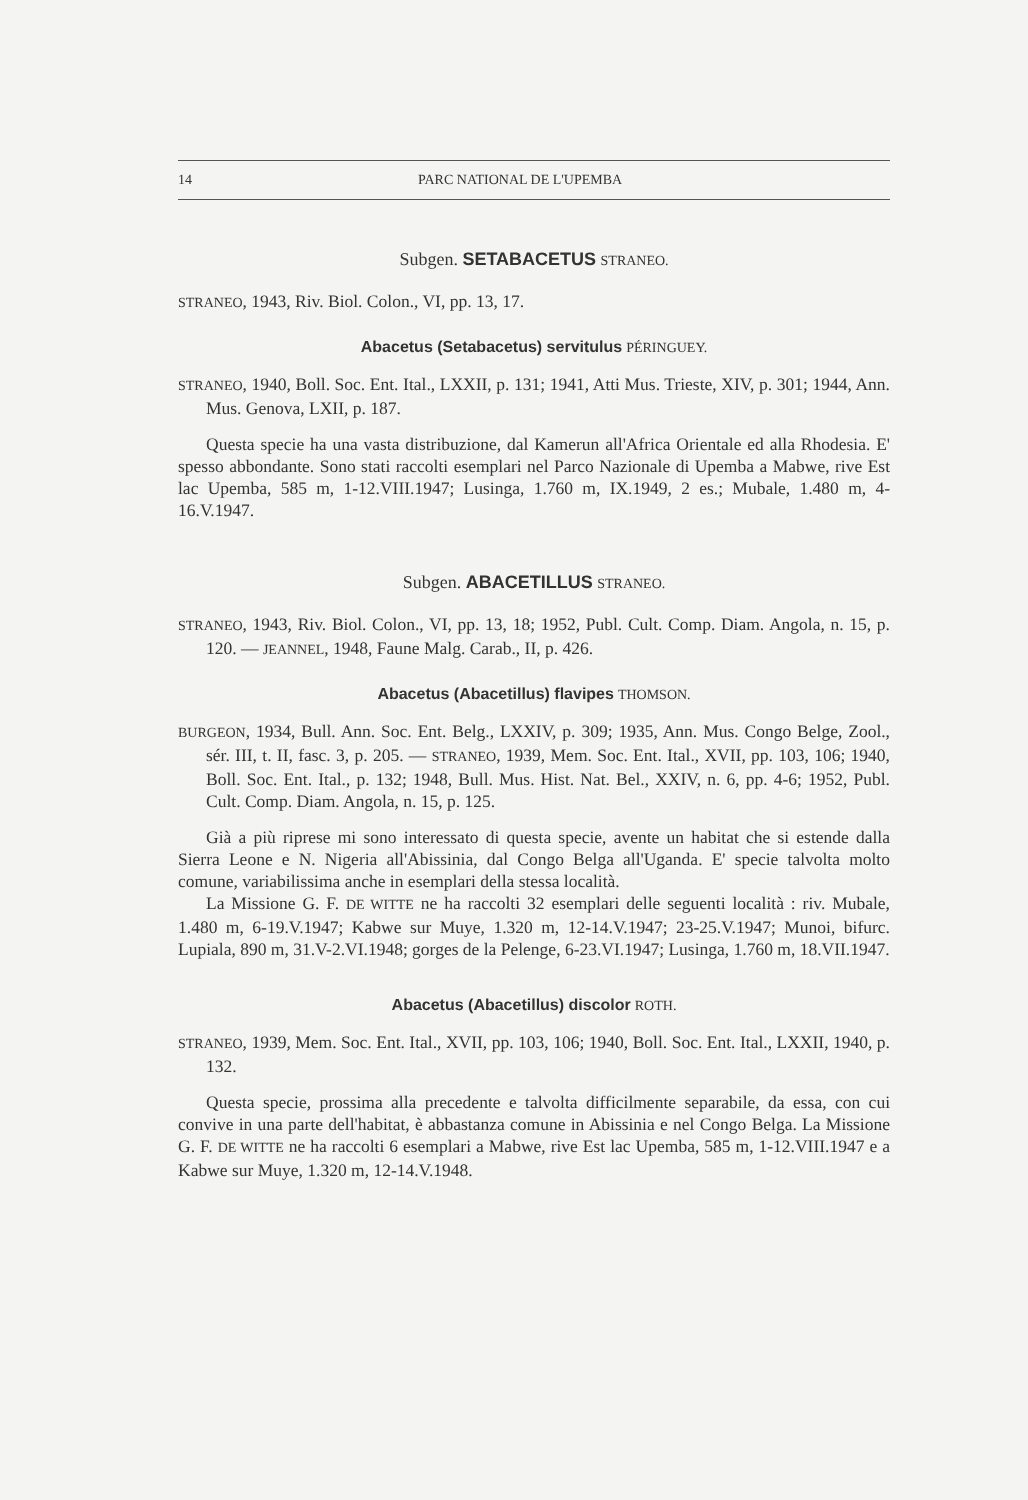14 PARC NATIONAL DE L'UPEMBA
Subgen. SETABACETUS STRANEO.
STRANEO, 1943, Riv. Biol. Colon., VI, pp. 13, 17.
Abacetus (Setabacetus) servitulus PÉRINGUEY.
STRANEO, 1940, Boll. Soc. Ent. Ital., LXXII, p. 131; 1941, Atti Mus. Trieste, XIV, p. 301; 1944, Ann. Mus. Genova, LXII, p. 187.
Questa specie ha una vasta distribuzione, dal Kamerun all'Africa Orientale ed alla Rhodesia. E' spesso abbondante. Sono stati raccolti esemplari nel Parco Nazionale di Upemba a Mabwe, rive Est lac Upemba, 585 m, 1-12.VIII.1947; Lusinga, 1.760 m, IX.1949, 2 es.; Mubale, 1.480 m, 4-16.V.1947.
Subgen. ABACETILLUS STRANEO.
STRANEO, 1943, Riv. Biol. Colon., VI, pp. 13, 18; 1952, Publ. Cult. Comp. Diam. Angola, n. 15, p. 120. — JEANNEL, 1948, Faune Malg. Carab., II, p. 426.
Abacetus (Abacetillus) flavipes THOMSON.
BURGEON, 1934, Bull. Ann. Soc. Ent. Belg., LXXIV, p. 309; 1935, Ann. Mus. Congo Belge, Zool., sér. III, t. II, fasc. 3, p. 205. — STRANEO, 1939, Mem. Soc. Ent. Ital., XVII, pp. 103, 106; 1940, Boll. Soc. Ent. Ital., p. 132; 1948, Bull. Mus. Hist. Nat. Bel., XXIV, n. 6, pp. 4-6; 1952, Publ. Cult. Comp. Diam. Angola, n. 15, p. 125.
Già a più riprese mi sono interessato di questa specie, avente un habitat che si estende dalla Sierra Leone e N. Nigeria all'Abissinia, dal Congo Belga all'Uganda. E' specie talvolta molto comune, variabilissima anche in esemplari della stessa località.
La Missione G. F. DE WITTE ne ha raccolti 32 esemplari delle seguenti località : riv. Mubale, 1.480 m, 6-19.V.1947; Kabwe sur Muye, 1.320 m, 12-14.V.1947; 23-25.V.1947; Munoi, bifurc. Lupiala, 890 m, 31.V-2.VI.1948; gorges de la Pelenge, 6-23.VI.1947; Lusinga, 1.760 m, 18.VII.1947.
Abacetus (Abacetillus) discolor ROTH.
STRANEO, 1939, Mem. Soc. Ent. Ital., XVII, pp. 103, 106; 1940, Boll. Soc. Ent. Ital., LXXII, 1940, p. 132.
Questa specie, prossima alla precedente e talvolta difficilmente separabile, da essa, con cui convive in una parte dell'habitat, è abbastanza comune in Abissinia e nel Congo Belga. La Missione G. F. DE WITTE ne ha raccolti 6 esemplari a Mabwe, rive Est lac Upemba, 585 m, 1-12.VIII.1947 e a Kabwe sur Muye, 1.320 m, 12-14.V.1948.